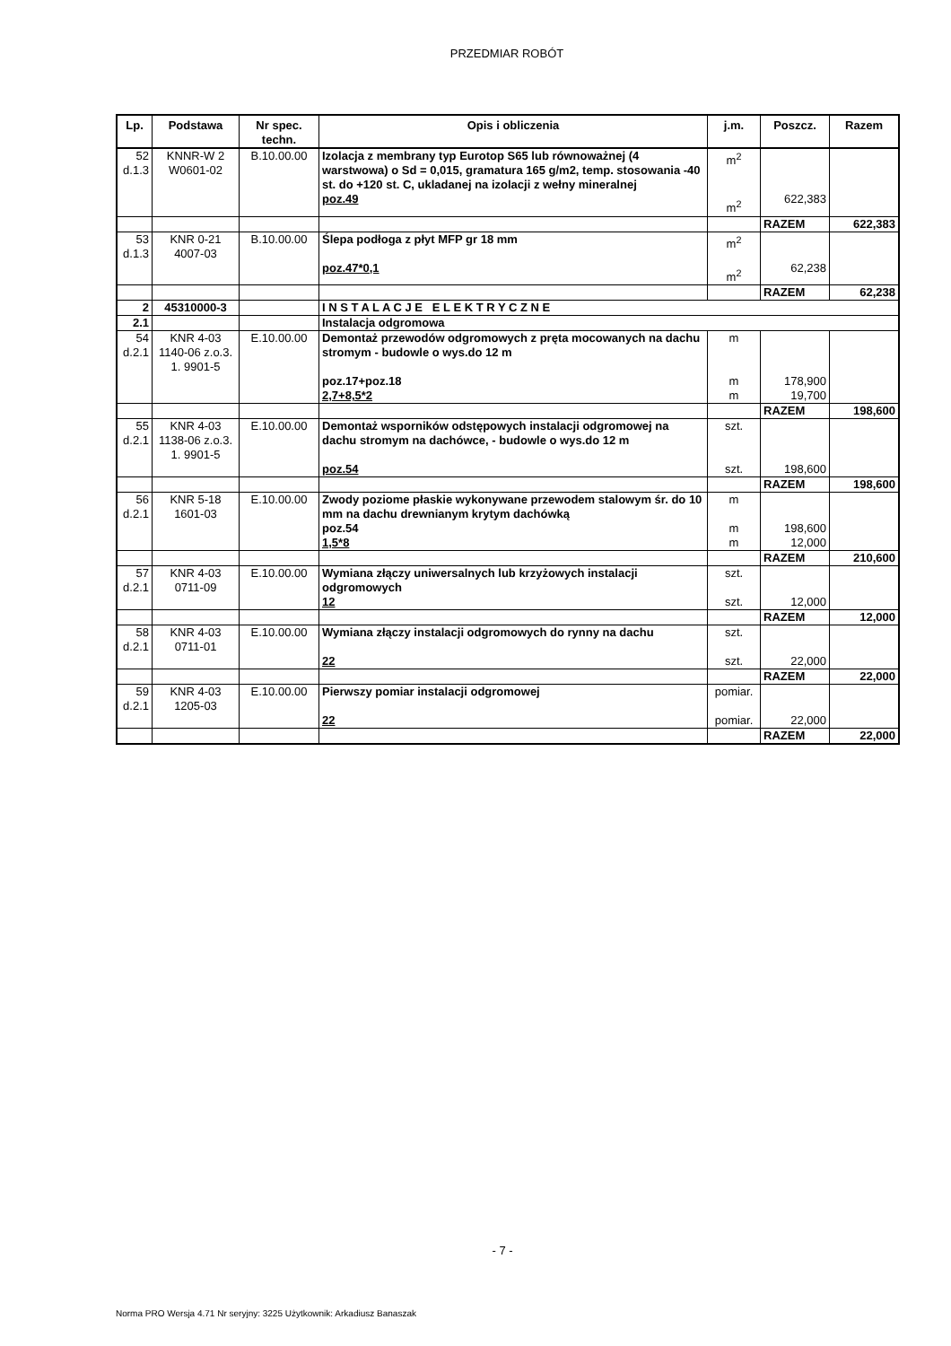PRZEDMIAR ROBÓT
| Lp. | Podstawa | Nr spec. techn. | Opis i obliczenia | j.m. | Poszcz. | Razem |
| --- | --- | --- | --- | --- | --- | --- |
| 52 d.1.3 | KNNR-W 2 W0601-02 | B.10.00.00 | Izolacja z membrany typ Eurotop S65 lub równoważnej (4 warstwowa) o Sd = 0,015, gramatura 165 g/m2, temp. stosowania -40 st. do +120 st. C, ukladanej na izolacji z wełny mineralnej poz.49 | m<sup>2</sup> m<sup>2</sup> | 622,383 | |
| | | | | | RAZEM | 622,383 |
| 53 d.1.3 | KNR 0-21 4007-03 | B.10.00.00 | Ślepa podłoga z płyt MFP gr 18 mm poz.47*0,1 | m<sup>2</sup> m<sup>2</sup> | 62,238 | |
| | | | | | RAZEM | 62,238 |
| 2 | 45310000-3 | | I N S T A L A C J E E L E K T R Y C Z N E | | | |
| 2.1 | | | Instalacja odgromowa | | | |
| 54 d.2.1 | KNR 4-03 1140-06 z.o.3. 1. 9901-5 | E.10.00.00 | Demontaż przewodów odgromowych z pręta mocowanych na dachu stromym - budowle o wys.do 12 m poz.17+poz.18 2,7+8,5*2 | m m m | 178,900 19,700 | |
| | | | | | RAZEM | 198,600 |
| 55 d.2.1 | KNR 4-03 1138-06 z.o.3. 1. 9901-5 | E.10.00.00 | Demontaż wsporników odstępowych instalacji odgromowej na dachu stromym na dachówce, - budowle o wys.do 12 m poz.54 | szt. szt. | 198,600 | |
| | | | | | RAZEM | 198,600 |
| 56 d.2.1 | KNR 5-18 1601-03 | E.10.00.00 | Zwody poziome płaskie wykonywane przewodem stalowym śr. do 10 mm na dachu drewnianym krytym dachówką poz.54 1,5*8 | m m m | 198,600 12,000 | |
| | | | | | RAZEM | 210,600 |
| 57 d.2.1 | KNR 4-03 0711-09 | E.10.00.00 | Wymiana złączy uniwersalnych lub krzyżowych instalacji odgromowych 12 | szt. szt. | 12,000 | |
| | | | | | RAZEM | 12,000 |
| 58 d.2.1 | KNR 4-03 0711-01 | E.10.00.00 | Wymiana złączy instalacji odgromowych do rynny na dachu 22 | szt. szt. | 22,000 | |
| | | | | | RAZEM | 22,000 |
| 59 d.2.1 | KNR 4-03 1205-03 | E.10.00.00 | Pierwszy pomiar instalacji odgromowej 22 | pomiar. pomiar. | 22,000 | |
| | | | | | RAZEM | 22,000 |
- 7 -
Norma PRO Wersja 4.71 Nr seryjny: 3225 Użytkownik: Arkadiusz Banaszak